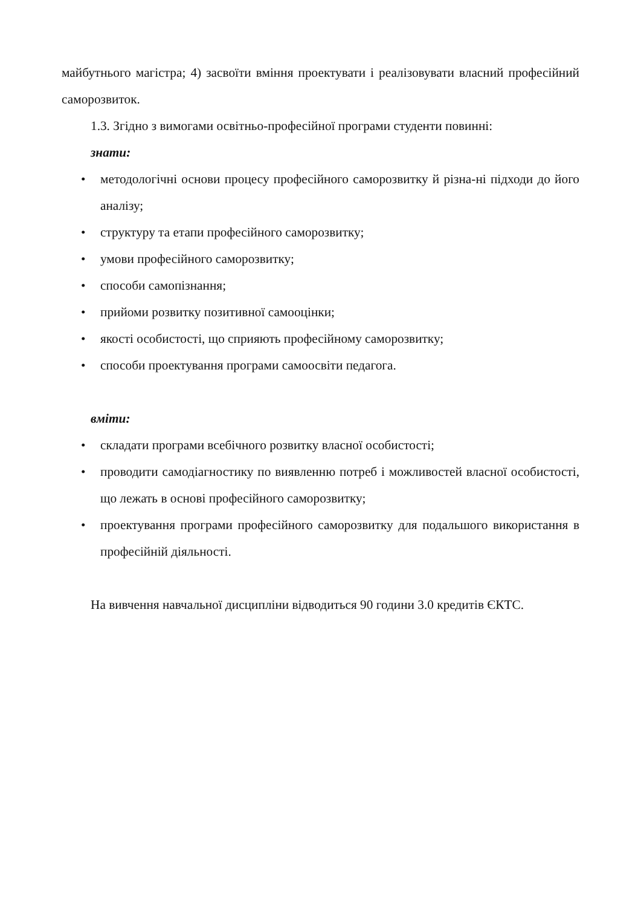майбутнього магістра; 4) засвоїти вміння проектувати і реалізовувати власний професійний саморозвиток.
1.3. Згідно з вимогами освітньо-професійної програми студенти повинні:
знати:
• методологічні основи процесу професійного саморозвитку й різна-ні підходи до його аналізу;
• структуру та етапи професійного саморозвитку;
• умови професійного саморозвитку;
• способи самопізнання;
• прийоми розвитку позитивної самооцінки;
• якості особистості, що сприяють професійному саморозвитку;
• способи проектування програми самоосвіти педагога.
вміти:
• складати програми всебічного розвитку власної особистості;
• проводити самодіагностику по виявленню потреб і можливостей власної особистості, що лежать в основі професійного саморозвитку;
• проектування програми професійного саморозвитку для подальшого використання в професійній діяльності.
На вивчення навчальної дисципліни відводиться 90 години 3.0 кредитів ЄКТС.